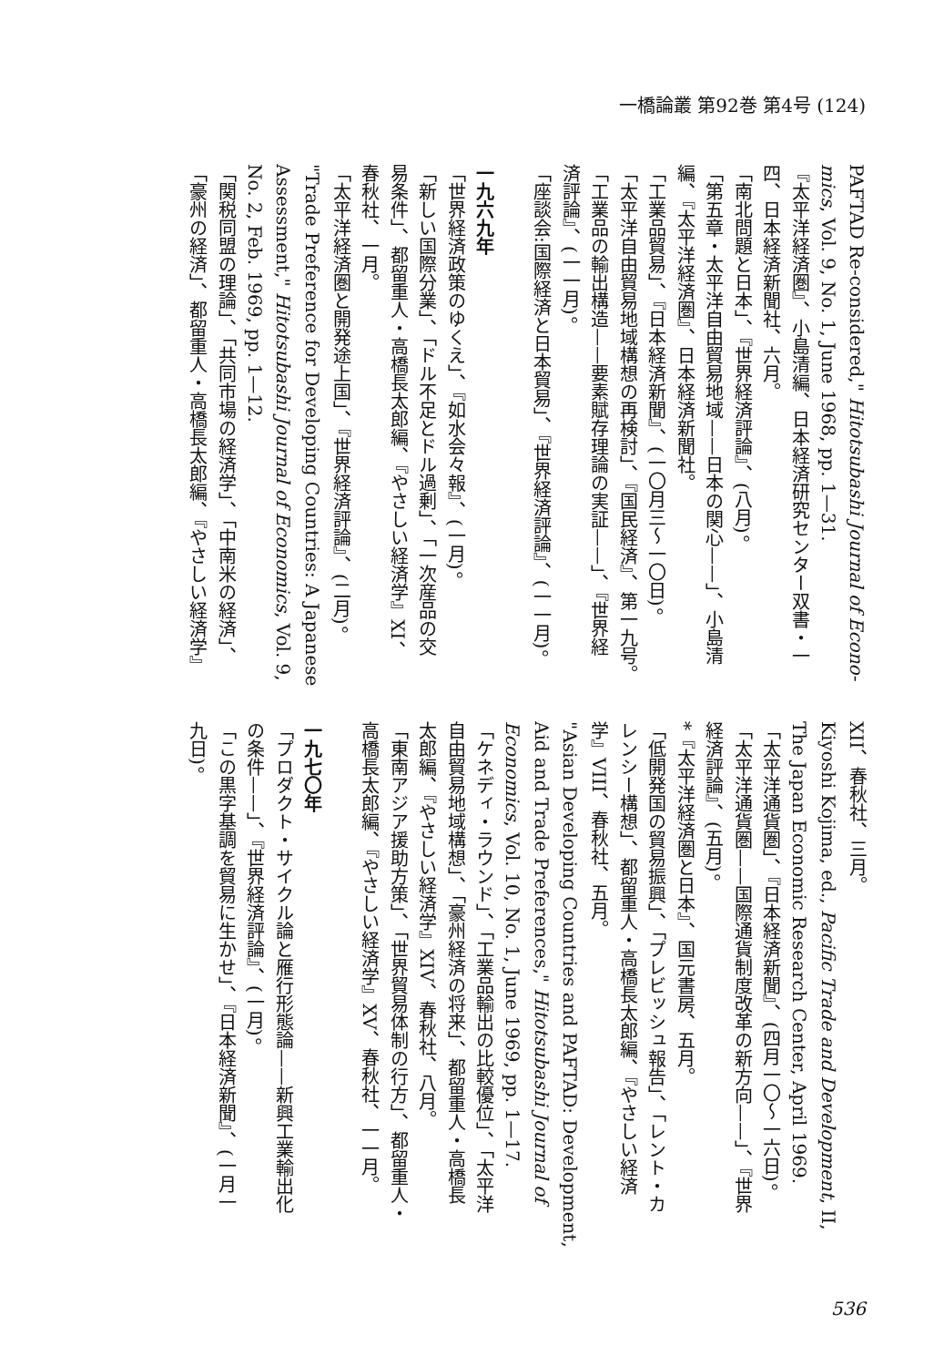一橋論叢 第92巻 第4号 (124)
PAFTAD Re-considered," Hitotsubashi Journal of Econo-
mics, Vol. 9, No. 1, June 1968, pp. 1—31.
『太平洋経済圏』、小島清編、日本経済研究センター双書・一
四、日本経済新聞社、六月。
「南北問題と日本」、『世界経済評論』、(八月)。
「第五章・太平洋自由貿易地域——日本の関心——」、小島清
編、『太平洋経済圏』、日本経済新聞社。
「工業品貿易」、『日本経済新聞』、(一〇月三〜一〇日)。
「太平洋自由貿易地域構想の再検討」、『国民経済』、第一九号。
「工業品の輸出構造——要素賦存理論の実証——」、『世界経
済評論』、(一一月)。
「座談会:国際経済と日本貿易」、『世界経済評論』、(一一月)。
一九六九年
「世界経済政策のゆくえ」、『如水会々報』、(一月)。
「新しい国際分業」、「ドル不足とドル過剰」、「一次産品の交
易条件」、都留重人・高橋長太郎編、『やさしい経済学』XI、
春秋社、一月。
「太平洋経済圏と開発途上国」、『世界経済評論』、(二月)。
"Trade Preference for Developing Countries: A Japanese
Assessment," Hitotsubashi Journal of Economics, Vol. 9,
No. 2, Feb. 1969, pp. 1—12.
「関税同盟の理論」、「共同市場の経済学」、「中南米の経済」、
「豪州の経済」、都留重人・高橋長太郎編、『やさしい経済学』
XII、春秋社、三月。
Kiyoshi Kojima, ed., Pacific Trade and Development, II,
The Japan Economic Research Center, April 1969.
「太平洋通貨圏」、『日本経済新聞』、(四月一〇〜一六日)。
「太平洋通貨圏——国際通貨制度改革の新方向——」、『世界
経済評論』、(五月)。
*『太平洋経済圏と日本』、国元書房、五月。
「低開発国の貿易振興」、「プレビッシュ報告」、「レント・カ
レンシー構想」、都留重人・高橋長太郎編、『やさしい経済
学』VIII、春秋社、五月。
"Asian Developing Countries and PAFTAD: Development,
Aid and Trade Preferences," Hitotsubashi Journal of
Economics, Vol. 10, No. 1, June 1969, pp. 1—17.
「ケネディ・ラウンド」、「工業品輸出の比較優位」、「太平洋
自由貿易地域構想」、「豪州経済の将来」、都留重人・高橋長
太郎編、『やさしい経済学』XIV、春秋社、八月。
「東南アジア援助方策」、「世界貿易体制の行方」、都留重人・
高橋長太郎編、『やさしい経済学』XV、春秋社、一一月。
一九七〇年
「プロダクト・サイクル論と雁行形態論——新興工業輸出化
の条件——」、『世界経済評論』、(一月)。
「この黒字基調を貿易に生かせ」、『日本経済新聞』、(一月一
九日)。
536